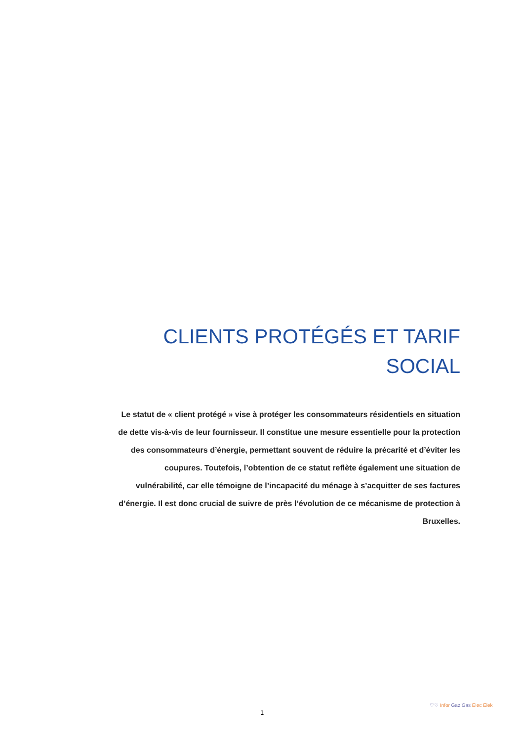CLIENTS PROTÉGÉS ET TARIF SOCIAL
Le statut de « client protégé » vise à protéger les consommateurs résidentiels en situation de dette vis-à-vis de leur fournisseur. Il constitue une mesure essentielle pour la protection des consommateurs d’énergie, permettant souvent de réduire la précarité et d’éviter les coupures. Toutefois, l’obtention de ce statut reflète également une situation de vulnérabilité, car elle témoigne de l’incapacité du ménage à s’acquitter de ses factures d’énergie. Il est donc crucial de suivre de près l’évolution de ce mécanisme de protection à Bruxelles.
1
♡♡ Infor Gaz Gas Elec Elek